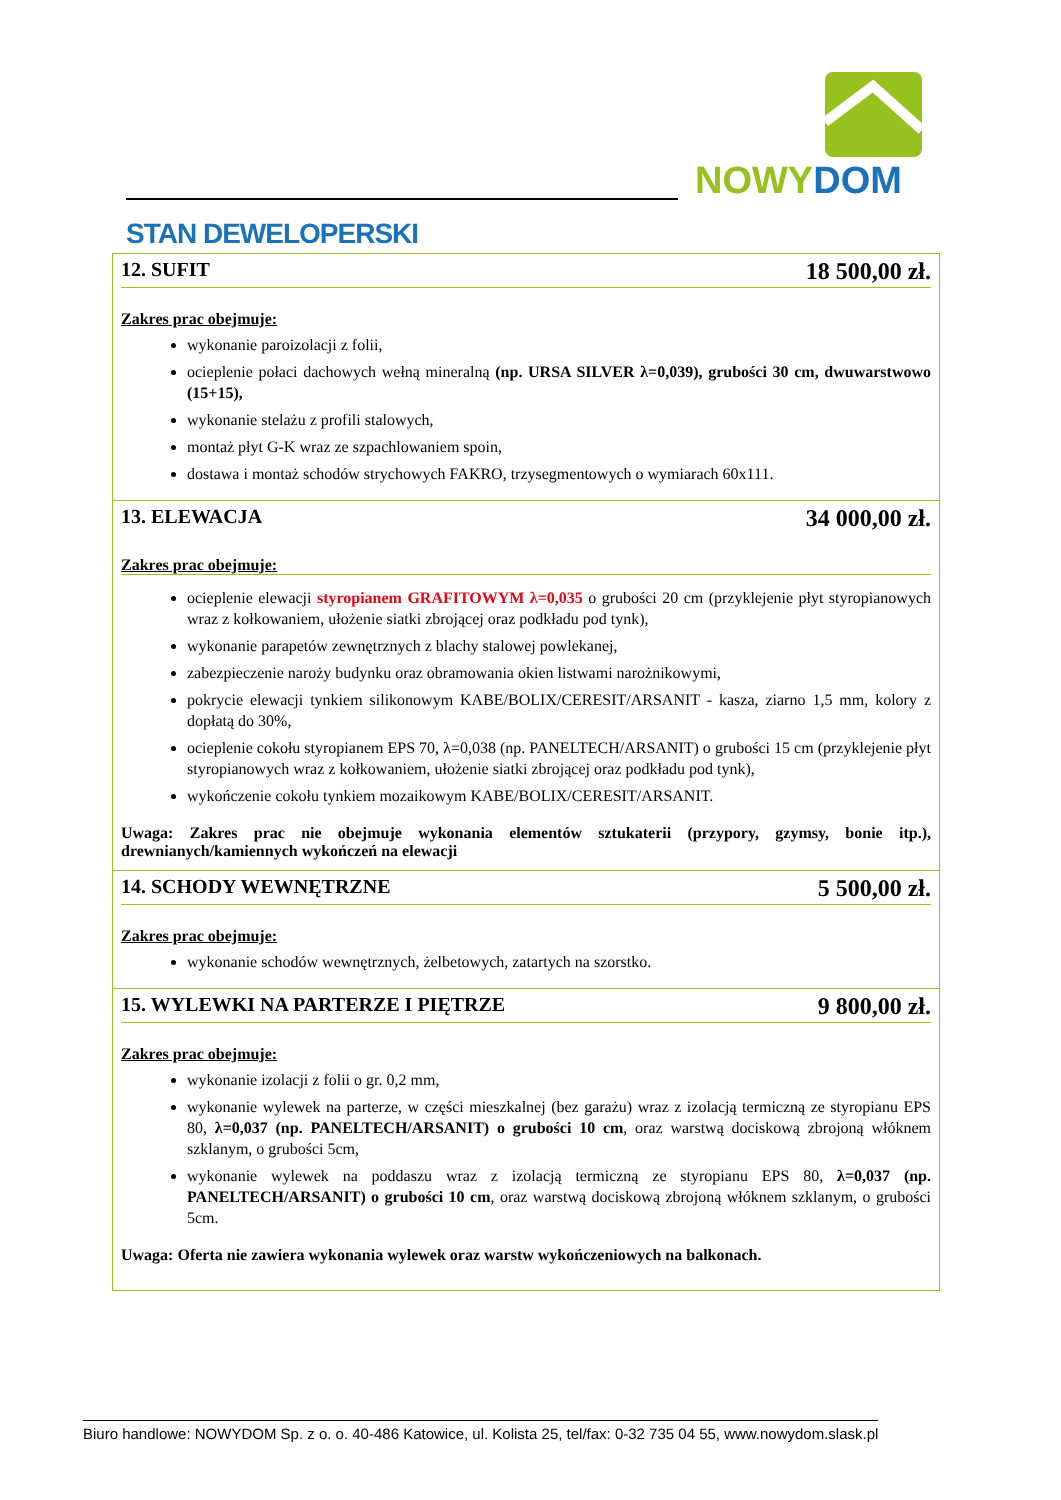NOWY DOM
STAN DEWELOPERSKI
12. SUFIT 18 500,00 zł.
Zakres prac obejmuje:
wykonanie paroizolacji z folii,
ocieplenie połaci dachowych wełną mineralną (np. URSA SILVER λ=0,039), grubości 30 cm, dwuwarstwowo (15+15),
wykonanie stelażu z profili stalowych,
montaż płyt G-K wraz ze szpachlowaniem spoin,
dostawa i montaż schodów strychowych FAKRO, trzysegmentowych o wymiarach 60x111.
13. ELEWACJA 34 000,00 zł.
Zakres prac obejmuje:
ocieplenie elewacji styropianem GRAFITOWYM λ=0,035 o grubości 20 cm (przyklejenie płyt styropianowych wraz z kołkowaniem, ułożenie siatki zbrojącej oraz podkładu pod tynk),
wykonanie parapetów zewnętrznych z blachy stalowej powlekanej,
zabezpieczenie naroży budynku oraz obramowania okien listwami narożnikowymi,
pokrycie elewacji tynkiem silikonowym KABE/BOLIX/CERESIT/ARSANIT - kasza, ziarno 1,5 mm, kolory z dopłatą do 30%,
ocieplenie cokołu styropianem EPS 70, λ=0,038 (np. PANELTECH/ARSANIT) o grubości 15 cm (przyklejenie płyt styropianowych wraz z kołkowaniem, ułożenie siatki zbrojącej oraz podkładu pod tynk),
wykończenie cokołu tynkiem mozaikowym KABE/BOLIX/CERESIT/ARSANIT.
Uwaga: Zakres prac nie obejmuje wykonania elementów sztukaterii (przypory, gzymsy, bonie itp.), drewnianych/kamiennych wykończeń na elewacji
14. SCHODY WEWNĘTRZNE 5 500,00 zł.
Zakres prac obejmuje:
wykonanie schodów wewnętrznych, żelbetowych, zatartych na szorstko.
15. WYLEWKI NA PARTERZE I PIĘTRZE 9 800,00 zł.
Zakres prac obejmuje:
wykonanie izolacji z folii o gr. 0,2 mm,
wykonanie wylewek na parterze, w części mieszkalnej (bez garażu) wraz z izolacją termiczną ze styropianu EPS 80, λ=0,037 (np. PANELTECH/ARSANIT) o grubości 10 cm, oraz warstwą dociskową zbrojoną włóknem szklanym, o grubości 5cm,
wykonanie wylewek na poddaszu wraz z izolacją termiczną ze styropianu EPS 80, λ=0,037 (np. PANELTECH/ARSANIT) o grubości 10 cm, oraz warstwą dociskową zbrojoną włóknem szklanym, o grubości 5cm.
Uwaga: Oferta nie zawiera wykonania wylewek oraz warstw wykończeniowych na balkonach.
Biuro handlowe: NOWYDOM Sp. z o. o. 40-486 Katowice, ul. Kolista 25, tel/fax: 0-32 735 04 55, www.nowydom.slask.pl